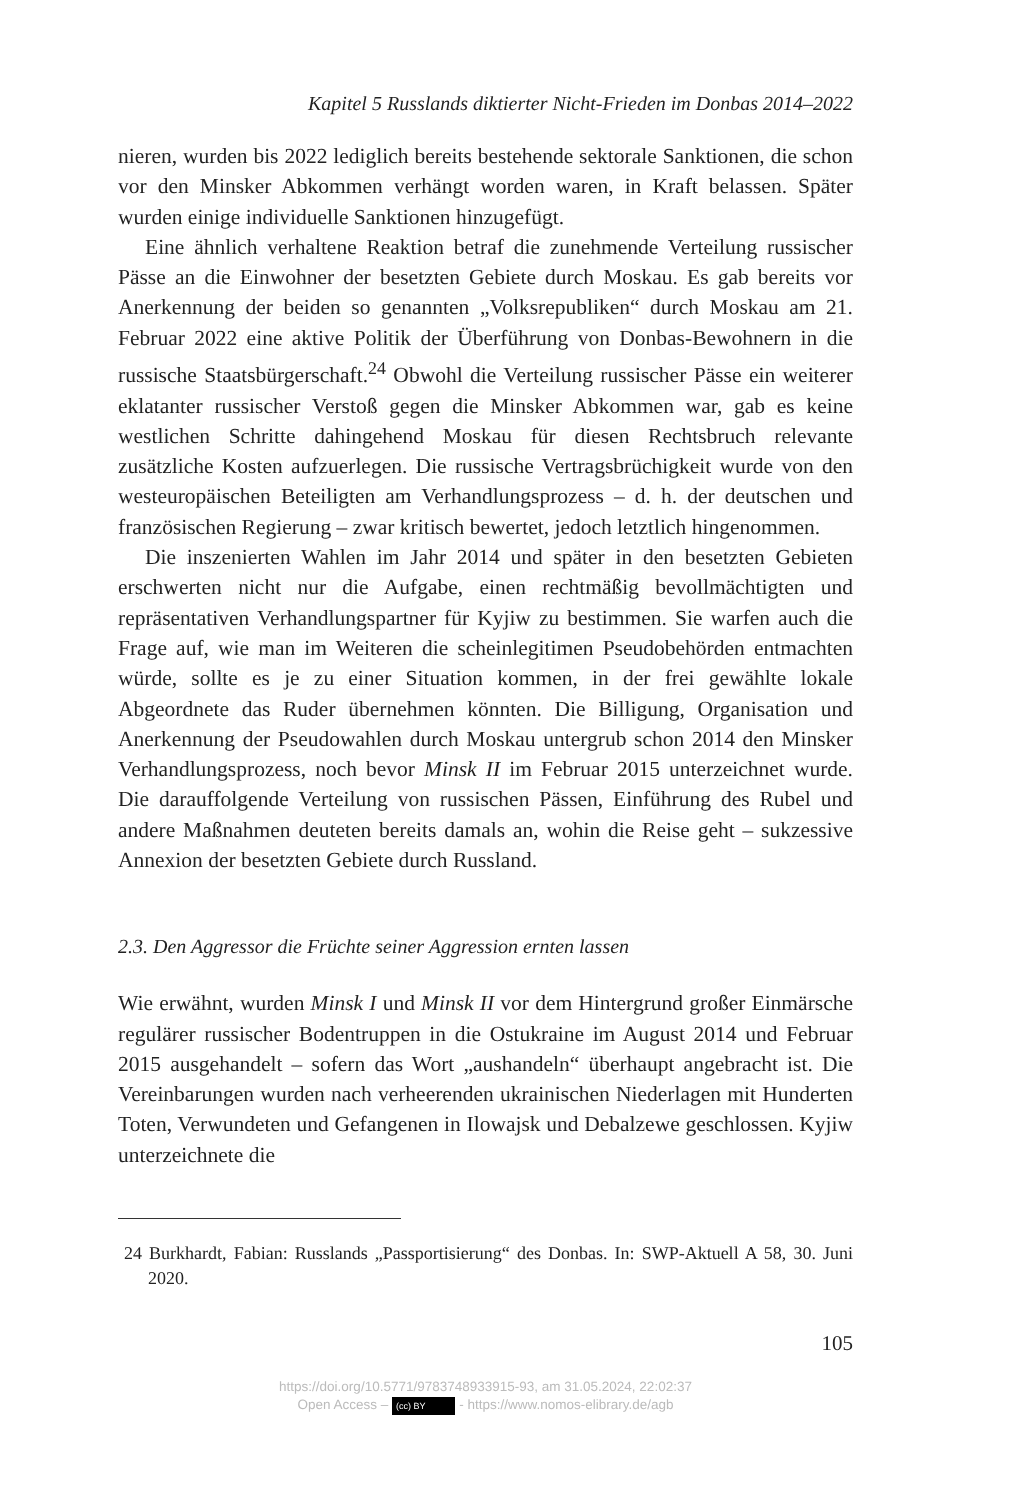Kapitel 5 Russlands diktierter Nicht-Frieden im Donbas 2014–2022
nieren, wurden bis 2022 lediglich bereits bestehende sektorale Sanktionen, die schon vor den Minsker Abkommen verhängt worden waren, in Kraft belassen. Später wurden einige individuelle Sanktionen hinzugefügt.
Eine ähnlich verhaltene Reaktion betraf die zunehmende Verteilung russischer Pässe an die Einwohner der besetzten Gebiete durch Moskau. Es gab bereits vor Anerkennung der beiden so genannten „Volksrepubliken“ durch Moskau am 21. Februar 2022 eine aktive Politik der Überführung von Donbas-Bewohnern in die russische Staatsbürgerschaft.<sup>24</sup> Obwohl die Verteilung russischer Pässe ein weiterer eklatanter russischer Verstoß gegen die Minsker Abkommen war, gab es keine westlichen Schritte dahingehend Moskau für diesen Rechtsbruch relevante zusätzliche Kosten aufzuerlegen. Die russische Vertragsbrüchigkeit wurde von den westeuropäischen Beteiligten am Verhandlungsprozess – d. h. der deutschen und französischen Regierung – zwar kritisch bewertet, jedoch letztlich hingenommen.
Die inszenierten Wahlen im Jahr 2014 und später in den besetzten Gebieten erschwerten nicht nur die Aufgabe, einen rechtmäßig bevollmächtigten und repräsentativen Verhandlungspartner für Kyjiw zu bestimmen. Sie warfen auch die Frage auf, wie man im Weiteren die scheinlegitimen Pseudobehörden entmachten würde, sollte es je zu einer Situation kommen, in der frei gewählte lokale Abgeordnete das Ruder übernehmen könnten. Die Billigung, Organisation und Anerkennung der Pseudowahlen durch Moskau untergrub schon 2014 den Minsker Verhandlungsprozess, noch bevor Minsk II im Februar 2015 unterzeichnet wurde. Die darauffolgende Verteilung von russischen Pässen, Einführung des Rubel und andere Maßnahmen deuteten bereits damals an, wohin die Reise geht – sukzessive Annexion der besetzten Gebiete durch Russland.
2.3. Den Aggressor die Früchte seiner Aggression ernten lassen
Wie erwähnt, wurden Minsk I und Minsk II vor dem Hintergrund großer Einmärsche regulärer russischer Bodentruppen in die Ostukraine im August 2014 und Februar 2015 ausgehandelt – sofern das Wort „aushandeln“ überhaupt angebracht ist. Die Vereinbarungen wurden nach verheerenden ukrainischen Niederlagen mit Hunderten Toten, Verwundeten und Gefangenen in Ilowajsk und Debalzewe geschlossen. Kyjiw unterzeichnete die
24 Burkhardt, Fabian: Russlands „Passportisierung“ des Donbas. In: SWP-Aktuell A 58, 30. Juni 2020.
105
https://doi.org/10.5771/9783748933915-93, am 31.05.2024, 22:02:37
Open Access – (cc) BY - https://www.nomos-elibrary.de/agb